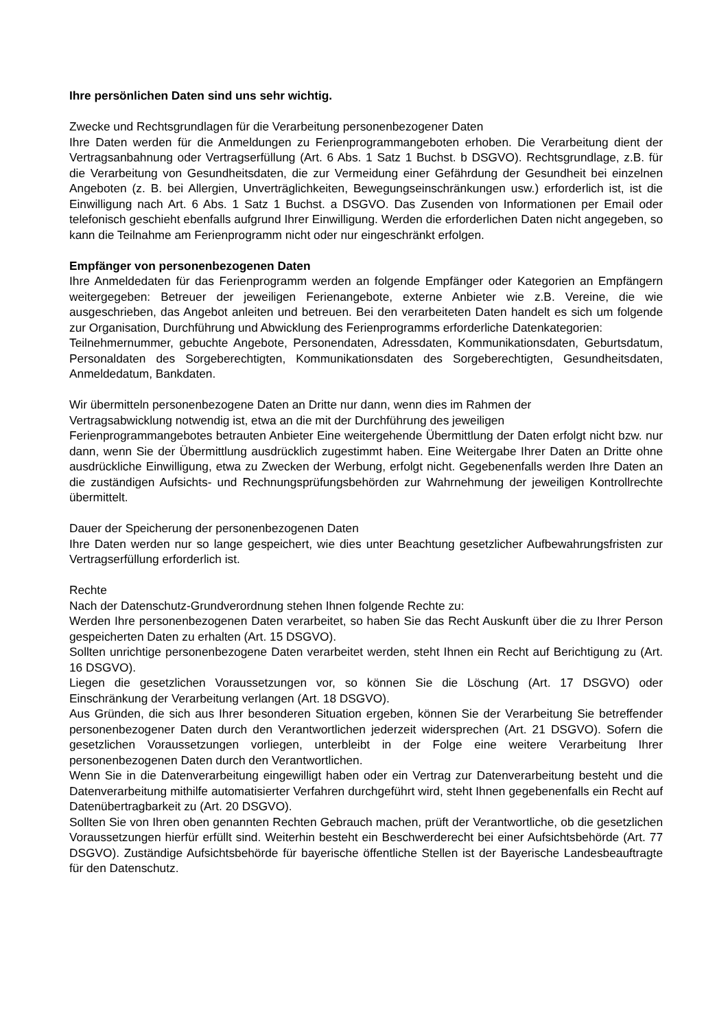Ihre persönlichen Daten sind uns sehr wichtig.
Zwecke und Rechtsgrundlagen für die Verarbeitung personenbezogener Daten
Ihre Daten werden für die Anmeldungen zu Ferienprogrammangeboten erhoben. Die Verarbeitung dient der Vertragsanbahnung oder Vertragserfüllung (Art. 6 Abs. 1 Satz 1 Buchst. b DSGVO). Rechtsgrundlage, z.B. für die Verarbeitung von Gesundheitsdaten, die zur Vermeidung einer Gefährdung der Gesundheit bei einzelnen Angeboten (z. B. bei Allergien, Unverträglichkeiten, Bewegungseinschränkungen usw.) erforderlich ist, ist die Einwilligung nach Art. 6 Abs. 1 Satz 1 Buchst. a DSGVO. Das Zusenden von Informationen per Email oder telefonisch geschieht ebenfalls aufgrund Ihrer Einwilligung. Werden die erforderlichen Daten nicht angegeben, so kann die Teilnahme am Ferienprogramm nicht oder nur eingeschränkt erfolgen.
Empfänger von personenbezogenen Daten
Ihre Anmeldedaten für das Ferienprogramm werden an folgende Empfänger oder Kategorien an Empfängern weitergegeben: Betreuer der jeweiligen Ferienangebote, externe Anbieter wie z.B. Vereine, die wie ausgeschrieben, das Angebot anleiten und betreuen. Bei den verarbeiteten Daten handelt es sich um folgende zur Organisation, Durchführung und Abwicklung des Ferienprogramms erforderliche Datenkategorien:
Teilnehmernummer, gebuchte Angebote, Personendaten, Adressdaten, Kommunikationsdaten, Geburtsdatum, Personaldaten des Sorgeberechtigten, Kommunikationsdaten des Sorgeberechtigten, Gesundheitsdaten, Anmeldedatum, Bankdaten.
Wir übermitteln personenbezogene Daten an Dritte nur dann, wenn dies im Rahmen der
Vertragsabwicklung notwendig ist, etwa an die mit der Durchführung des jeweiligen
Ferienprogrammangebotes betrauten Anbieter Eine weitergehende Übermittlung der Daten erfolgt nicht bzw. nur dann, wenn Sie der Übermittlung ausdrücklich zugestimmt haben. Eine Weitergabe Ihrer Daten an Dritte ohne ausdrückliche Einwilligung, etwa zu Zwecken der Werbung, erfolgt nicht. Gegebenenfalls werden Ihre Daten an die zuständigen Aufsichts- und Rechnungsprüfungsbehörden zur Wahrnehmung der jeweiligen Kontrollrechte übermittelt.
Dauer der Speicherung der personenbezogenen Daten
Ihre Daten werden nur so lange gespeichert, wie dies unter Beachtung gesetzlicher Aufbewahrungsfristen zur Vertragserfüllung erforderlich ist.
Rechte
Nach der Datenschutz-Grundverordnung stehen Ihnen folgende Rechte zu:
Werden Ihre personenbezogenen Daten verarbeitet, so haben Sie das Recht Auskunft über die zu Ihrer Person gespeicherten Daten zu erhalten (Art. 15 DSGVO).
Sollten unrichtige personenbezogene Daten verarbeitet werden, steht Ihnen ein Recht auf Berichtigung zu (Art. 16 DSGVO).
Liegen die gesetzlichen Voraussetzungen vor, so können Sie die Löschung (Art. 17 DSGVO) oder Einschränkung der Verarbeitung verlangen (Art. 18 DSGVO).
Aus Gründen, die sich aus Ihrer besonderen Situation ergeben, können Sie der Verarbeitung Sie betreffender personenbezogener Daten durch den Verantwortlichen jederzeit widersprechen (Art. 21 DSGVO). Sofern die gesetzlichen Voraussetzungen vorliegen, unterbleibt in der Folge eine weitere Verarbeitung Ihrer personenbezogenen Daten durch den Verantwortlichen.
Wenn Sie in die Datenverarbeitung eingewilligt haben oder ein Vertrag zur Datenverarbeitung besteht und die Datenverarbeitung mithilfe automatisierter Verfahren durchgeführt wird, steht Ihnen gegebenenfalls ein Recht auf Datenübertragbarkeit zu (Art. 20 DSGVO).
Sollten Sie von Ihren oben genannten Rechten Gebrauch machen, prüft der Verantwortliche, ob die gesetzlichen Voraussetzungen hierfür erfüllt sind. Weiterhin besteht ein Beschwerderecht bei einer Aufsichtsbehörde (Art. 77 DSGVO). Zuständige Aufsichtsbehörde für bayerische öffentliche Stellen ist der Bayerische Landesbeauftragte für den Datenschutz.